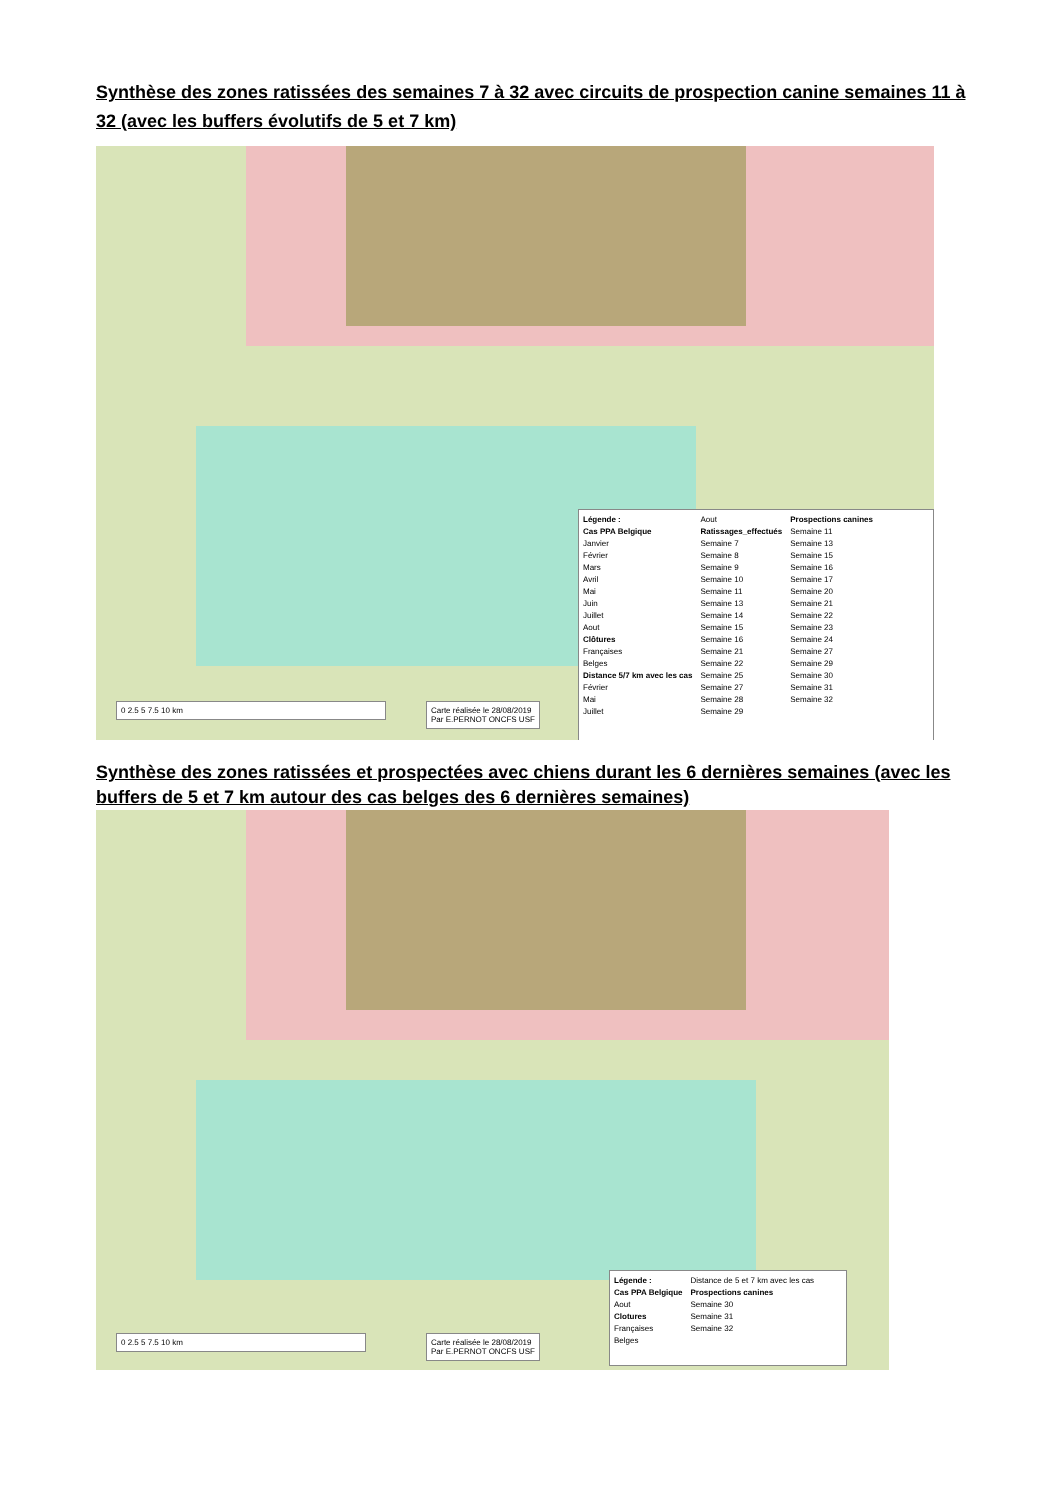Synthèse des zones ratissées des semaines 7 à 32 avec circuits de prospection canine semaines 11 à 32 (avec les buffers évolutifs de 5 et 7 km)
0 2.5 5 7.5 10 km
Carte réalisée le 28/08/2019
Par E.PERNOT ONCFS USF
Légende :
Cas PPA Belgique
Janvier
Février
Mars
Avril
Mai
Juin
Juillet
Aout
Clôtures
Françaises
Belges
Distance 5/7 km avec les cas
Février
Mai
Juillet
Aout
Ratissages_effectués
Semaine 7
Semaine 8
Semaine 9
Semaine 10
Semaine 11
Semaine 13
Semaine 14
Semaine 15
Semaine 16
Semaine 21
Semaine 22
Semaine 25
Semaine 27
Semaine 28
Semaine 29
Prospections canines
Semaine 11
Semaine 13
Semaine 15
Semaine 16
Semaine 17
Semaine 20
Semaine 21
Semaine 22
Semaine 23
Semaine 24
Semaine 27
Semaine 29
Semaine 30
Semaine 31
Semaine 32
Synthèse des zones ratissées et prospectées avec chiens durant les 6 dernières semaines (avec les buffers de 5 et 7 km autour des cas belges des 6 dernières semaines)
0 2.5 5 7.5 10 km
Carte réalisée le 28/08/2019
Par E.PERNOT ONCFS USF
Légende :
Cas PPA Belgique
Aout
Clotures
Françaises
Belges
Distance de 5 et 7 km avec les cas
Prospections canines
Semaine 30
Semaine 31
Semaine 32